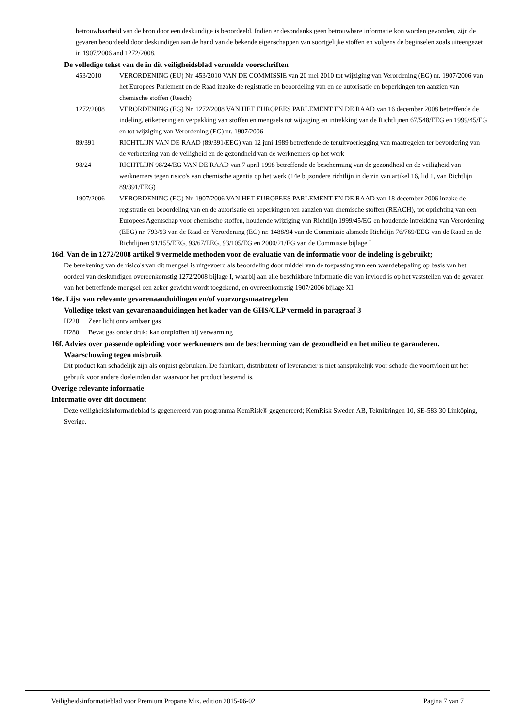betrouwbaarheid van de bron door een deskundige is beoordeeld. Indien er desondanks geen betrouwbare informatie kon worden gevonden, zijn de gevaren beoordeeld door deskundigen aan de hand van de bekende eigenschappen van soortgelijke stoffen en volgens de beginselen zoals uiteengezet in 1907/2006 and 1272/2008.
De volledige tekst van de in dit veiligheidsblad vermelde voorschriften
453/2010 VERORDENING (EU) Nr. 453/2010 VAN DE COMMISSIE van 20 mei 2010 tot wijziging van Verordening (EG) nr. 1907/2006 van het Europees Parlement en de Raad inzake de registratie en beoordeling van en de autorisatie en beperkingen ten aanzien van chemische stoffen (Reach)
1272/2008 VERORDENING (EG) Nr. 1272/2008 VAN HET EUROPEES PARLEMENT EN DE RAAD van 16 december 2008 betreffende de indeling, etikettering en verpakking van stoffen en mengsels tot wijziging en intrekking van de Richtlijnen 67/548/EEG en 1999/45/EG en tot wijziging van Verordening (EG) nr. 1907/2006
89/391 RICHTLIJN VAN DE RAAD (89/391/EEG) van 12 juni 1989 betreffende de tenuitvoerlegging van maatregelen ter bevordering van de verbetering van de veiligheid en de gezondheid van de werknemers op het werk
98/24 RICHTLIJN 98/24/EG VAN DE RAAD van 7 april 1998 betreffende de bescherming van de gezondheid en de veiligheid van werknemers tegen risico's van chemische agentia op het werk (14e bijzondere richtlijn in de zin van artikel 16, lid 1, van Richtlijn 89/391/EEG)
1907/2006 VERORDENING (EG) Nr. 1907/2006 VAN HET EUROPEES PARLEMENT EN DE RAAD van 18 december 2006 inzake de registratie en beoordeling van en de autorisatie en beperkingen ten aanzien van chemische stoffen (REACH), tot oprichting van een Europees Agentschap voor chemische stoffen, houdende wijziging van Richtlijn 1999/45/EG en houdende intrekking van Verordening (EEG) nr. 793/93 van de Raad en Verordening (EG) nr. 1488/94 van de Commissie alsmede Richtlijn 76/769/EEG van de Raad en de Richtlijnen 91/155/EEG, 93/67/EEG, 93/105/EG en 2000/21/EG van de Commissie bijlage I
16d. Van de in 1272/2008 artikel 9 vermelde methoden voor de evaluatie van de informatie voor de indeling is gebruikt;
De berekening van de risico's van dit mengsel is uitgevoerd als beoordeling door middel van de toepassing van een waardebepaling op basis van het oordeel van deskundigen overeenkomstig 1272/2008 bijlage I, waarbij aan alle beschikbare informatie die van invloed is op het vaststellen van de gevaren van het betreffende mengsel een zeker gewicht wordt toegekend, en overeenkomstig 1907/2006 bijlage XI.
16e. Lijst van relevante gevarenaanduidingen en/of voorzorgsmaatregelen
Volledige tekst van gevarenaanduidingen het kader van de GHS/CLP vermeld in paragraaf 3
H220 Zeer licht ontvlambaar gas
H280 Bevat gas onder druk; kan ontploffen bij verwarming
16f. Advies over passende opleiding voor werknemers om de bescherming van de gezondheid en het milieu te garanderen.
Waarschuwing tegen misbruik
Dit product kan schadelijk zijn als onjuist gebruiken. De fabrikant, distributeur of leverancier is niet aansprakelijk voor schade die voortvloeit uit het gebruik voor andere doeleinden dan waarvoor het product bestemd is.
Overige relevante informatie
Informatie over dit document
Deze veiligheidsinformatieblad is gegenereerd van programma KemRisk® gegenereerd; KemRisk Sweden AB, Teknikringen 10, SE-583 30 Linköping, Sverige.
Veiligheidsinformatieblad voor Premium Propane Mix. edition 2015-06-02 Pagina 7 van 7